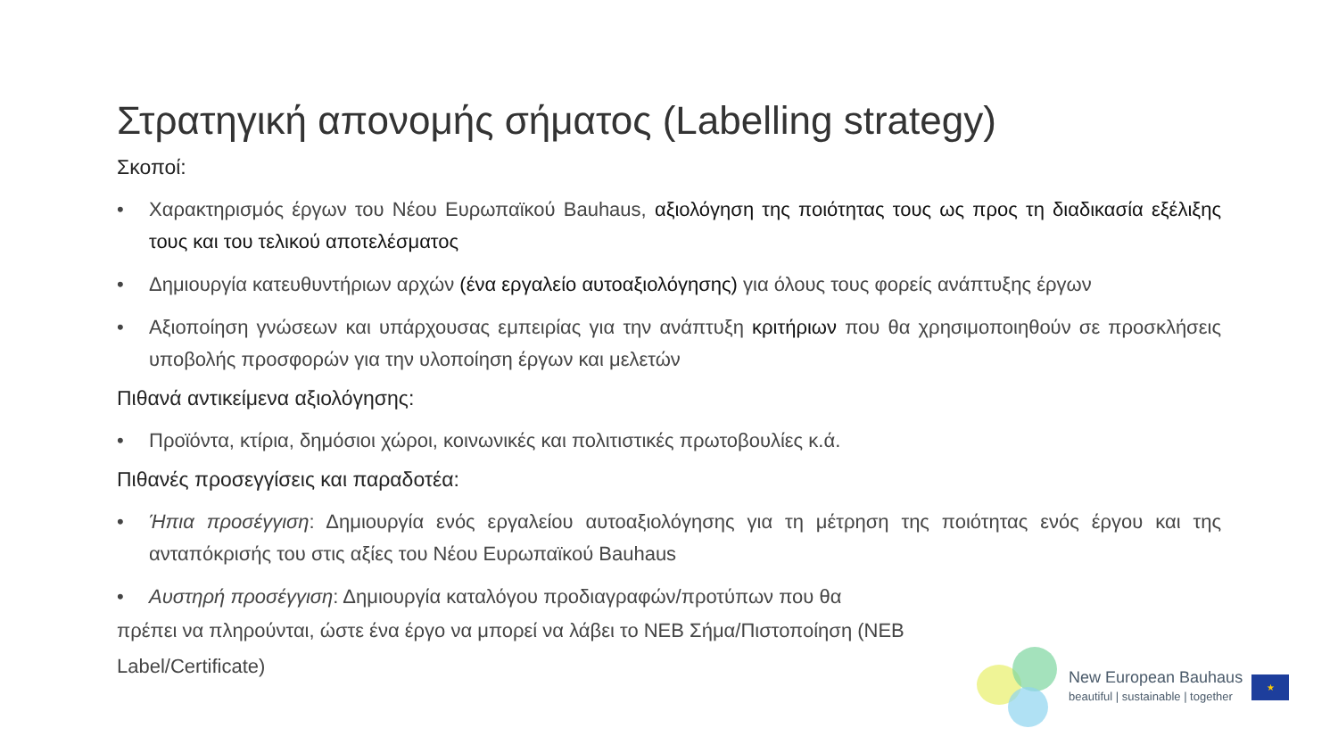Στρατηγική απονομής σήματος (Labelling strategy)
Σκοποί:
• Χαρακτηρισμός έργων του Νέου Ευρωπαϊκού Bauhaus, αξιολόγηση της ποιότητας τους ως προς τη διαδικασία εξέλιξης τους και του τελικού αποτελέσματος
• Δημιουργία κατευθυντήριων αρχών (ένα εργαλείο αυτοαξιολόγησης) για όλους τους φορείς ανάπτυξης έργων
• Αξιοποίηση γνώσεων και υπάρχουσας εμπειρίας για την ανάπτυξη κριτήριων που θα χρησιμοποιηθούν σε προσκλήσεις υποβολής προσφορών για την υλοποίηση έργων και μελετών
Πιθανά αντικείμενα αξιολόγησης:
• Προϊόντα, κτίρια, δημόσιοι χώροι, κοινωνικές και πολιτιστικές πρωτοβουλίες κ.ά.
Πιθανές προσεγγίσεις και παραδοτέα:
• Ήπια προσέγγιση: Δημιουργία ενός εργαλείου αυτοαξιολόγησης για τη μέτρηση της ποιότητας ενός έργου και της ανταπόκρισής του στις αξίες του Νέου Ευρωπαϊκού Bauhaus
• Αυστηρή προσέγγιση: Δημιουργία καταλόγου προδιαγραφών/προτύπων που θα
πρέπει να πληρούνται, ώστε ένα έργο να μπορεί να λάβει το NEB Σήμα/Πιστοποίηση (NEB Label/Certificate)
New European Bauhaus
beautiful | sustainable | together
★